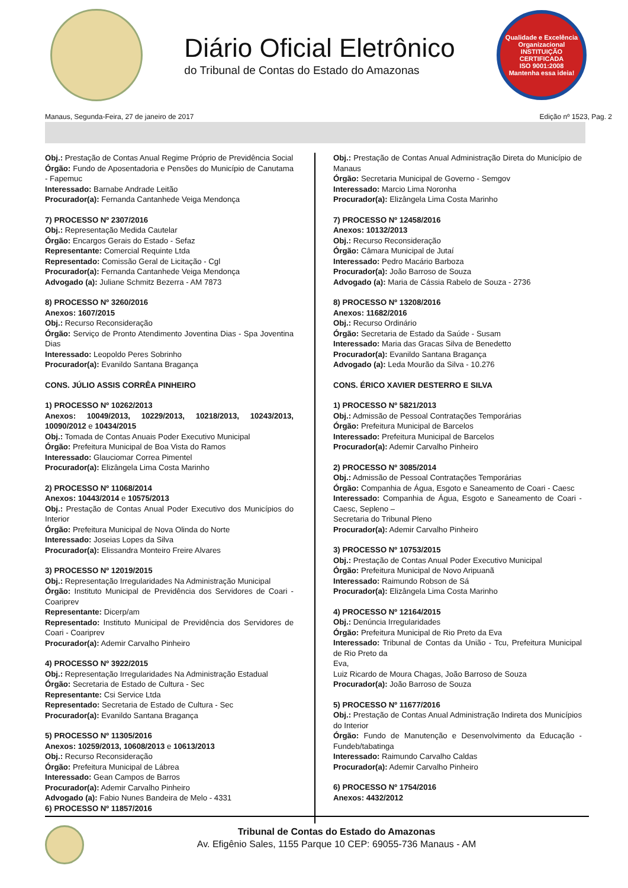Diário Oficial Eletrônico
do Tribunal de Contas do Estado do Amazonas
Qualidade e Excelência Organizacional
INSTITUIÇÃO CERTIFICADA
ISO 9001:2008
Mantenha essa ideia!
Manaus, Segunda-Feira, 27 de janeiro de 2017 Edição nº 1523, Pag. 2
Obj.: Prestação de Contas Anual Regime Próprio de Previdência Social
Órgão: Fundo de Aposentadoria e Pensões do Município de Canutama - Fapemuc
Interessado: Barnabe Andrade Leitão
Procurador(a): Fernanda Cantanhede Veiga Mendonça
7) PROCESSO Nº 2307/2016
Obj.: Representação Medida Cautelar
Órgão: Encargos Gerais do Estado - Sefaz
Representante: Comercial Requinte Ltda
Representado: Comissão Geral de Licitação - Cgl
Procurador(a): Fernanda Cantanhede Veiga Mendonça
Advogado (a): Juliane Schmitz Bezerra - AM 7873
8) PROCESSO Nº 3260/2016
Anexos: 1607/2015
Obj.: Recurso Reconsideração
Órgão: Serviço de Pronto Atendimento Joventina Dias - Spa Joventina Dias
Interessado: Leopoldo Peres Sobrinho
Procurador(a): Evanildo Santana Bragança
CONS. JÚLIO ASSIS CORRÊA PINHEIRO
1) PROCESSO Nº 10262/2013
Anexos: 10049/2013, 10229/2013, 10218/2013, 10243/2013, 10090/2012 e 10434/2015
Obj.: Tomada de Contas Anuais Poder Executivo Municipal
Órgão: Prefeitura Municipal de Boa Vista do Ramos
Interessado: Glauciomar Correa Pimentel
Procurador(a): Elizângela Lima Costa Marinho
2) PROCESSO Nº 11068/2014
Anexos: 10443/2014 e 10575/2013
Obj.: Prestação de Contas Anual Poder Executivo dos Municípios do Interior
Órgão: Prefeitura Municipal de Nova Olinda do Norte
Interessado: Joseias Lopes da Silva
Procurador(a): Elissandra Monteiro Freire Alvares
3) PROCESSO Nº 12019/2015
Obj.: Representação Irregularidades Na Administração Municipal
Órgão: Instituto Municipal de Previdência dos Servidores de Coari - Coariprev
Representante: Dicerp/am
Representado: Instituto Municipal de Previdência dos Servidores de Coari - Coariprev
Procurador(a): Ademir Carvalho Pinheiro
4) PROCESSO Nº 3922/2015
Obj.: Representação Irregularidades Na Administração Estadual
Órgão: Secretaria de Estado de Cultura - Sec
Representante: Csi Service Ltda
Representado: Secretaria de Estado de Cultura - Sec
Procurador(a): Evanildo Santana Bragança
5) PROCESSO Nº 11305/2016
Anexos: 10259/2013, 10608/2013 e 10613/2013
Obj.: Recurso Reconsideração
Órgão: Prefeitura Municipal de Lábrea
Interessado: Gean Campos de Barros
Procurador(a): Ademir Carvalho Pinheiro
Advogado (a): Fabio Nunes Bandeira de Melo - 4331
6) PROCESSO Nº 11857/2016
Obj.: Prestação de Contas Anual Administração Direta do Município de Manaus
Órgão: Secretaria Municipal de Governo - Semgov
Interessado: Marcio Lima Noronha
Procurador(a): Elizângela Lima Costa Marinho
7) PROCESSO Nº 12458/2016
Anexos: 10132/2013
Obj.: Recurso Reconsideração
Órgão: Câmara Municipal de Jutaí
Interessado: Pedro Macário Barboza
Procurador(a): João Barroso de Souza
Advogado (a): Maria de Cássia Rabelo de Souza - 2736
8) PROCESSO Nº 13208/2016
Anexos: 11682/2016
Obj.: Recurso Ordinário
Órgão: Secretaria de Estado da Saúde - Susam
Interessado: Maria das Gracas Silva de Benedetto
Procurador(a): Evanildo Santana Bragança
Advogado (a): Leda Mourão da Silva - 10.276
CONS. ÉRICO XAVIER DESTERRO E SILVA
1) PROCESSO Nº 5821/2013
Obj.: Admissão de Pessoal Contratações Temporárias
Órgão: Prefeitura Municipal de Barcelos
Interessado: Prefeitura Municipal de Barcelos
Procurador(a): Ademir Carvalho Pinheiro
2) PROCESSO Nº 3085/2014
Obj.: Admissão de Pessoal Contratações Temporárias
Órgão: Companhia de Água, Esgoto e Saneamento de Coari - Caesc
Interessado: Companhia de Água, Esgoto e Saneamento de Coari - Caesc, Sepleno –
Secretaria do Tribunal Pleno
Procurador(a): Ademir Carvalho Pinheiro
3) PROCESSO Nº 10753/2015
Obj.: Prestação de Contas Anual Poder Executivo Municipal
Órgão: Prefeitura Municipal de Novo Aripuanã
Interessado: Raimundo Robson de Sá
Procurador(a): Elizângela Lima Costa Marinho
4) PROCESSO Nº 12164/2015
Obj.: Denúncia Irregularidades
Órgão: Prefeitura Municipal de Rio Preto da Eva
Interessado: Tribunal de Contas da União - Tcu, Prefeitura Municipal de Rio Preto da
Eva,
Luiz Ricardo de Moura Chagas, João Barroso de Souza
Procurador(a): João Barroso de Souza
5) PROCESSO Nº 11677/2016
Obj.: Prestação de Contas Anual Administração Indireta dos Municípios do Interior
Órgão: Fundo de Manutenção e Desenvolvimento da Educação - Fundeb/tabatinga
Interessado: Raimundo Carvalho Caldas
Procurador(a): Ademir Carvalho Pinheiro
6) PROCESSO Nº 1754/2016
Anexos: 4432/2012
Tribunal de Contas do Estado do Amazonas
Av. Efigênio Sales, 1155 Parque 10 CEP: 69055-736 Manaus - AM